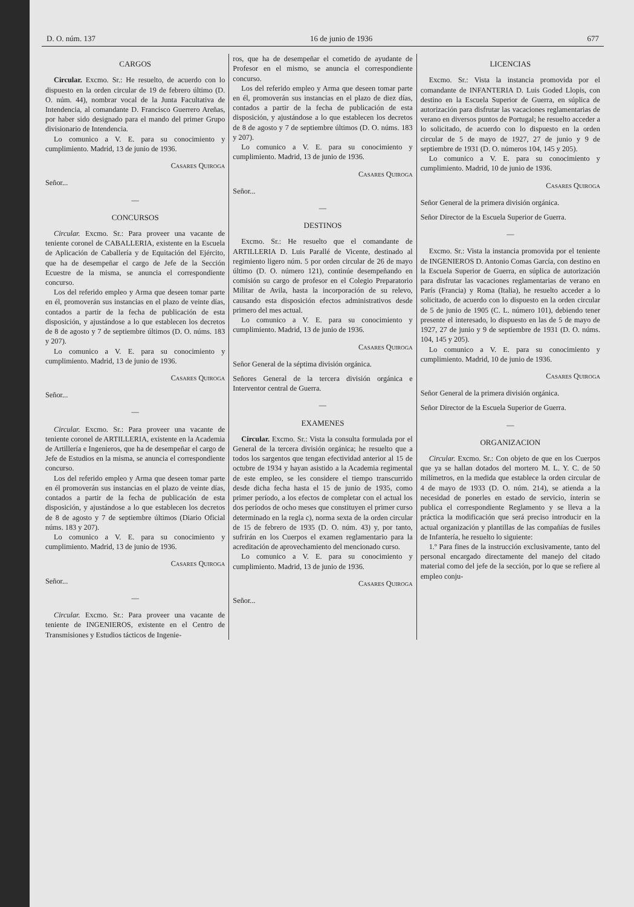D. O. núm. 137 16 de junio de 1936 677
CARGOS
Circular. Excmo. Sr.: He resuelto, de acuerdo con lo dispuesto en la orden circular de 19 de febrero último (D. O. núm. 44), nombrar vocal de la Junta Facultativa de Intendencia, al comandante D. Francisco Guerrero Areñas, por haber sido designado para el mando del primer Grupo divisionario de Intendencia.
Lo comunico a V. E. para su conocimiento y cumplimiento. Madrid, 13 de junio de 1936.
Casares Quiroga
Señor...
—
CONCURSOS
Circular. Excmo. Sr.: Para proveer una vacante de teniente coronel de CABALLERIA, existente en la Escuela de Aplicación de Caballería y de Equitación del Ejército, que ha de desempeñar el cargo de Jefe de la Sección Ecuestre de la misma, se anuncia el correspondiente concurso.
Los del referido empleo y Arma que deseen tomar parte en él, promoverán sus instancias en el plazo de veinte días, contados a partir de la fecha de publicación de esta disposición, y ajustándose a lo que establecen los decretos de 8 de agosto y 7 de septiembre últimos (D. O. núms. 183 y 207).
Lo comunico a V. E. para su conocimiento y cumplimiento. Madrid, 13 de junio de 1936.
Casares Quiroga
Señor...
—
Circular. Excmo. Sr.: Para proveer una vacante de teniente coronel de ARTILLERIA, existente en la Academia de Artillería e Ingenieros, que ha de desempeñar el cargo de Jefe de Estudios en la misma, se anuncia el correspondiente concurso.
Los del referido empleo y Arma que deseen tomar parte en él promoverán sus instancias en el plazo de veinte días, contados a partir de la fecha de publicación de esta disposición, y ajustándose a lo que establecen los decretos de 8 de agosto y 7 de septiembre últimos (Diario Oficial núms. 183 y 207).
Lo comunico a V. E. para su conocimiento y cumplimiento. Madrid, 13 de junio de 1936.
Casares Quiroga
Señor...
—
Circular. Excmo. Sr.: Para proveer una vacante de teniente de INGENIEROS, existente en el Centro de Transmisiones y Estudios tácticos de Ingenie-
ros, que ha de desempeñar el cometido de ayudante de Profesor en el mismo, se anuncia el correspondiente concurso.
Los del referido empleo y Arma que deseen tomar parte en él, promoverán sus instancias en el plazo de diez días, contados a partir de la fecha de publicación de esta disposición, y ajustándose a lo que establecen los decretos de 8 de agosto y 7 de septiembre últimos (D. O. núms. 183 y 207).
Lo comunico a V. E. para su conocimiento y cumplimiento. Madrid, 13 de junio de 1936.
Casares Quiroga
Señor...
—
DESTINOS
Excmo. Sr.: He resuelto que el comandante de ARTILLERIA D. Luis Parallé de Vicente, destinado al regimiento ligero núm. 5 por orden circular de 26 de mayo último (D. O. número 121), continúe desempeñando en comisión su cargo de profesor en el Colegio Preparatorio Militar de Avila, hasta la incorporación de su relevo, causando esta disposición efectos administrativos desde primero del mes actual.
Lo comunico a V. E. para su conocimiento y cumplimiento. Madrid, 13 de junio de 1936.
Casares Quiroga
Señor General de la séptima división orgánica.
Señores General de la tercera división orgánica e Interventor central de Guerra.
—
EXAMENES
Circular. Excmo. Sr.: Vista la consulta formulada por el General de la tercera división orgánica; he resuelto que a todos los sargentos que tengan efectividad anterior al 15 de octubre de 1934 y hayan asistido a la Academia regimental de este empleo, se les considere el tiempo transcurrido desde dicha fecha hasta el 15 de junio de 1935, como primer período, a los efectos de completar con el actual los dos períodos de ocho meses que constituyen el primer curso determinado en la regla c), norma sexta de la orden circular de 15 de febrero de 1935 (D. O. núm. 43) y, por tanto, sufrirán en los Cuerpos el examen reglamentario para la acreditación de aprovechamiento del mencionado curso.
Lo comunico a V. E. para su conocimiento y cumplimiento. Madrid, 13 de junio de 1936.
Casares Quiroga
Señor...
LICENCIAS
Excmo. Sr.: Vista la instancia promovida por el comandante de INFANTERIA D. Luis Goded Llopis, con destino en la Escuela Superior de Guerra, en súplica de autorización para disfrutar las vacaciones reglamentarias de verano en diversos puntos de Portugal; he resuelto acceder a lo solicitado, de acuerdo con lo dispuesto en la orden circular de 5 de mayo de 1927, 27 de junio y 9 de septiembre de 1931 (D. O. números 104, 145 y 205).
Lo comunico a V. E. para su conocimiento y cumplimiento. Madrid, 10 de junio de 1936.
Casares Quiroga
Señor General de la primera división orgánica.
Señor Director de la Escuela Superior de Guerra.
—
Excmo. Sr.: Vista la instancia promovida por el teniente de INGENIEROS D. Antonio Comas García, con destino en la Escuela Superior de Guerra, en súplica de autorización para disfrutar las vacaciones reglamentarias de verano en París (Francia) y Roma (Italia), he resuelto acceder a lo solicitado, de acuerdo con lo dispuesto en la orden circular de 5 de junio de 1905 (C. L. número 101), debiendo tener presente el interesado, lo dispuesto en las de 5 de mayo de 1927, 27 de junio y 9 de septiembre de 1931 (D. O. núms. 104, 145 y 205).
Lo comunico a V. E. para su conocimiento y cumplimiento. Madrid, 10 de junio de 1936.
Casares Quiroga
Señor General de la primera división orgánica.
Señor Director de la Escuela Superior de Guerra.
—
ORGANIZACION
Circular. Excmo. Sr.: Con objeto de que en los Cuerpos que ya se hallan dotados del mortero M. L. Y. C. de 50 milímetros, en la medida que establece la orden circular de 4 de mayo de 1933 (D. O. núm. 214), se atienda a la necesidad de ponerles en estado de servicio, ínterin se publica el correspondiente Reglamento y se lleva a la práctica la modificación que será preciso introducir en la actual organización y plantillas de las compañías de fusiles de Infantería, he resuelto lo siguiente:
1.º Para fines de la instrucción exclusivamente, tanto del personal encargado directamente del manejo del citado material como del jefe de la sección, por lo que se refiere al empleo conju-